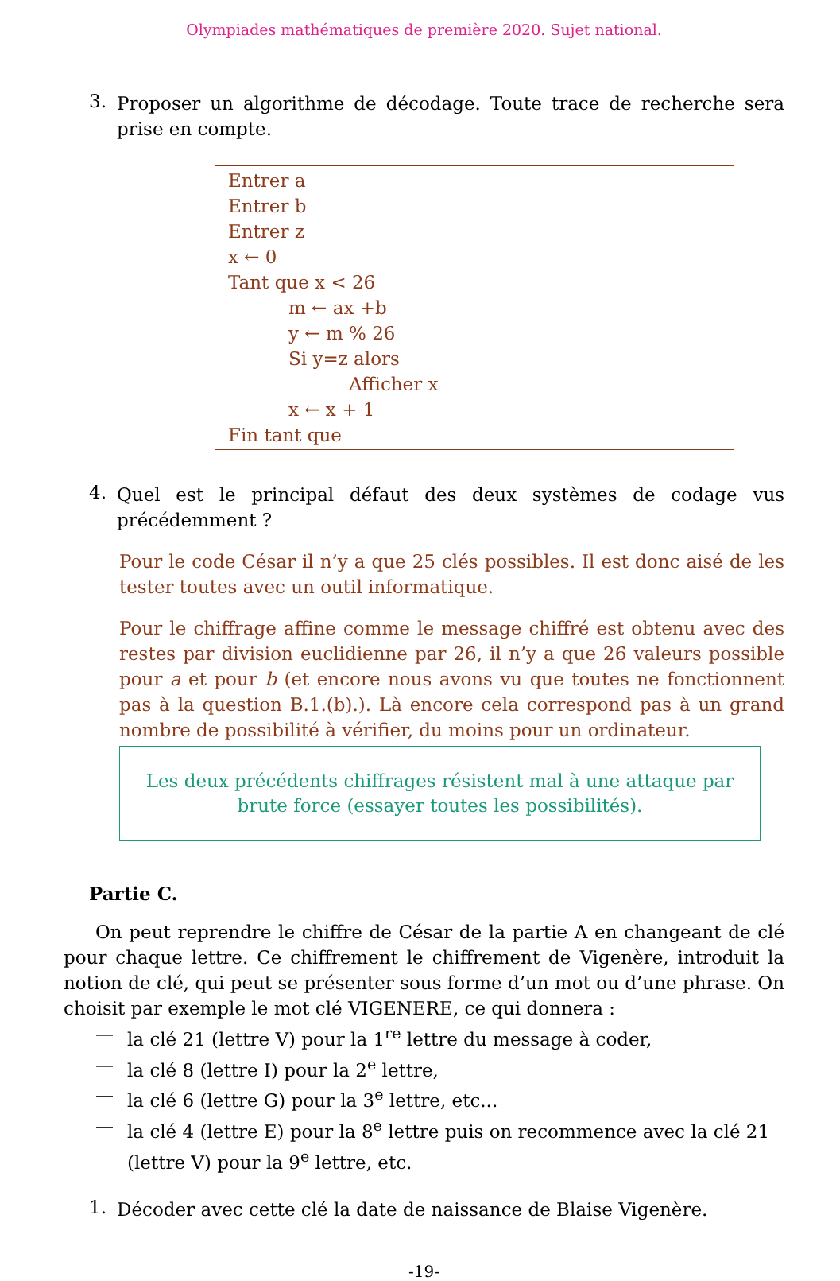Olympiades mathématiques de première 2020. Sujet national.
3.
Proposer un algorithme de décodage. Toute trace de recherche sera prise en compte.
Entrer a
Entrer b
Entrer z
x ← 0
Tant que x < 26
m ← ax +b
y ← m % 26
Si y=z alors
Afficher x
x ← x + 1
Fin tant que
4.
Quel est le principal défaut des deux systèmes de codage vus précédemment ?
Pour le code César il n’y a que 25 clés possibles. Il est donc aisé de les tester toutes avec un outil informatique.
Pour le chiffrage affine comme le message chiffré est obtenu avec des restes par division euclidienne par 26, il n’y a que 26 valeurs possible pour a et pour b (et encore nous avons vu que toutes ne fonctionnent pas à la question B.1.(b).). Là encore cela correspond pas à un grand nombre de possibilité à vérifier, du moins pour un ordinateur.
Les deux précédents chiffrages résistent mal à une attaque par
brute force (essayer toutes les possibilités).
Partie C.
On peut reprendre le chiffre de César de la partie A en changeant de clé pour chaque lettre. Ce chiffrement le chiffrement de Vigenère, introduit la notion de clé, qui peut se présenter sous forme d’un mot ou d’une phrase. On choisit par exemple le mot clé VIGENERE, ce qui donnera :
— la clé 21 (lettre V) pour la 1<sup>re</sup> lettre du message à coder,
— la clé 8 (lettre I) pour la 2<sup>e</sup> lettre,
— la clé 6 (lettre G) pour la 3<sup>e</sup> lettre, etc...
— la clé 4 (lettre E) pour la 8<sup>e</sup> lettre puis on recommence avec la clé 21 (lettre V) pour la 9<sup>e</sup> lettre, etc.
1.
Décoder avec cette clé la date de naissance de Blaise Vigenère.
-19-